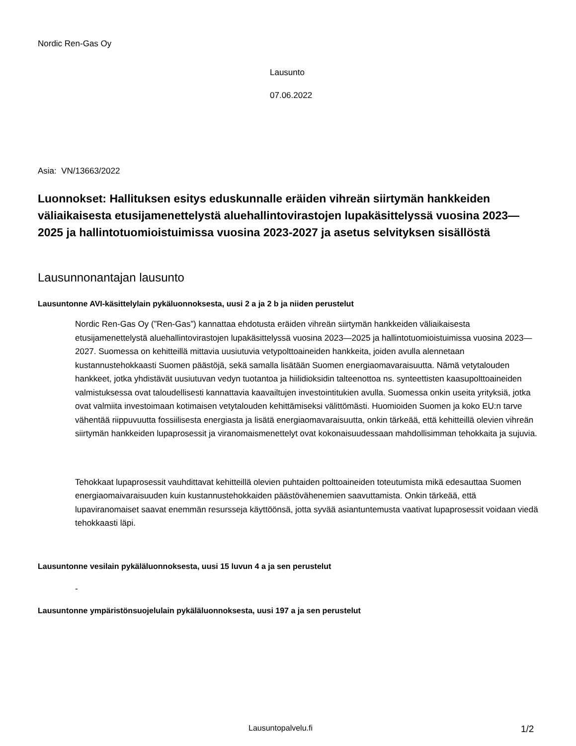Nordic Ren-Gas Oy
Lausunto
07.06.2022
Asia: VN/13663/2022
Luonnokset: Hallituksen esitys eduskunnalle eräiden vihreän siirtymän hankkeiden väliaikaisesta etusijamenettelystä aluehallintovirastojen lupakäsittelyssä vuosina 2023—2025 ja hallintotuomioistuimissa vuosina 2023-2027 ja asetus selvityksen sisällöstä
Lausunnonantajan lausunto
Lausuntonne AVI-käsittelylain pykäluonnoksesta, uusi 2 a ja 2 b ja niiden perustelut
Nordic Ren-Gas Oy (”Ren-Gas”) kannattaa ehdotusta eräiden vihreän siirtymän hankkeiden väliaikaisesta etusijamenettelystä aluehallintovirastojen lupakäsittelyssä vuosina 2023—2025 ja hallintotuomioistuimissa vuosina 2023—2027. Suomessa on kehitteillä mittavia uusiutuvia vetypolttoaineiden hankkeita, joiden avulla alennetaan kustannustehokkaasti Suomen päästöjä, sekä samalla lisätään Suomen energiaomavaraisuutta. Nämä vetytalouden hankkeet, jotka yhdistävät uusiutuvan vedyn tuotantoa ja hiilidioksidin talteenottoa ns. synteettisten kaasupolttoaineiden valmistuksessa ovat taloudellisesti kannattavia kaavailtujen investointitukien avulla. Suomessa onkin useita yrityksiä, jotka ovat valmiita investoimaan kotimaisen vetytalouden kehittämiseksi välittömästi. Huomioiden Suomen ja koko EU:n tarve vähentää riippuvuutta fossiilisesta energiasta ja lisätä energiaomavaraisuutta, onkin tärkeää, että kehitteillä olevien vihreän siirtymän hankkeiden lupaprosessit ja viranomaismenettelyt ovat kokonaisuudessaan mahdollisimman tehokkaita ja sujuvia.
Tehokkaat lupaprosessit vauhdittavat kehitteillä olevien puhtaiden polttoaineiden toteutumista mikä edesauttaa Suomen energiaomaivaraisuuden kuin kustannustehokkaiden päästövähenemien saavuttamista. Onkin tärkeää, että lupaviranomaiset saavat enemmän resursseja käyttöönsä, jotta syvää asiantuntemusta vaativat lupaprosessit voidaan viedä tehokkaasti läpi.
Lausuntonne vesilain pykäläluonnoksesta, uusi 15 luvun 4 a ja sen perustelut
-
Lausuntonne ympäristönsuojelulain pykäläluonnoksesta, uusi 197 a ja sen perustelut
Lausuntopalvelu.fi 1/2